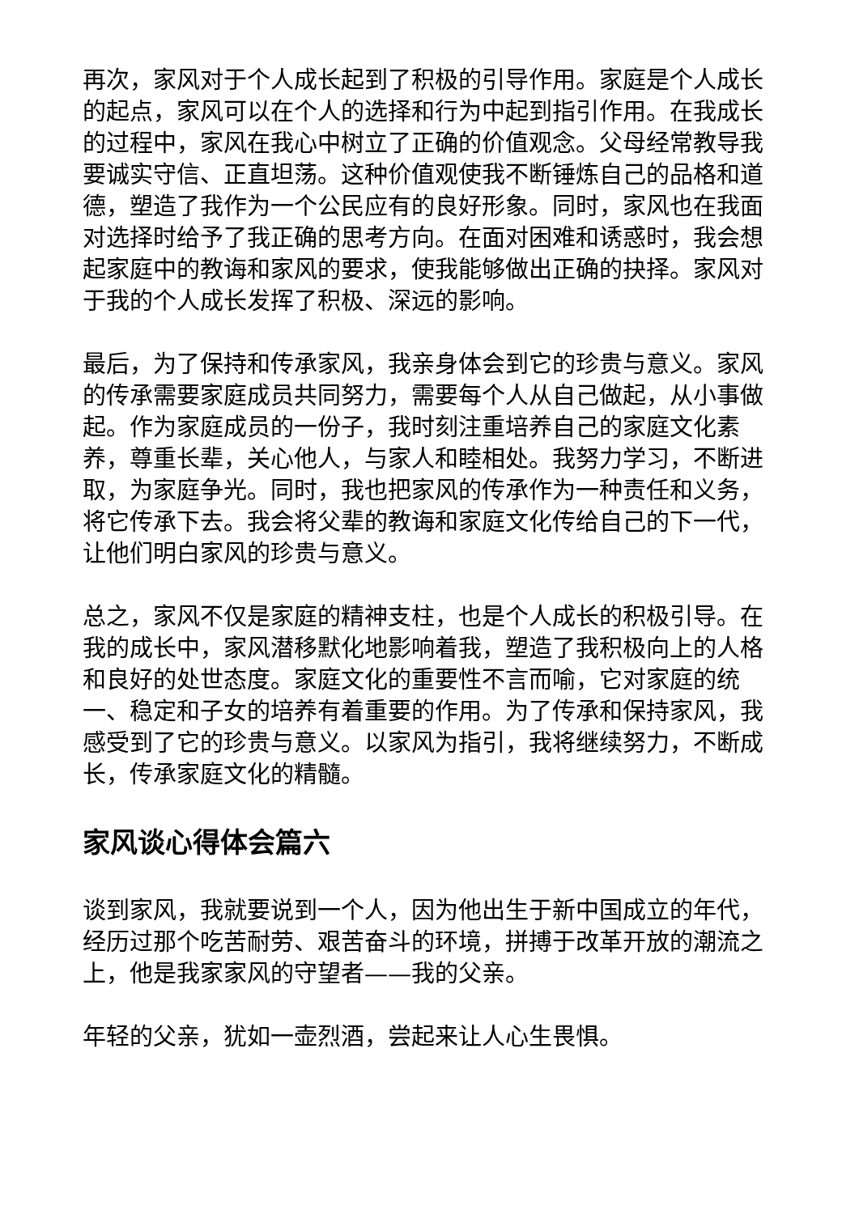再次，家风对于个人成长起到了积极的引导作用。家庭是个人成长的起点，家风可以在个人的选择和行为中起到指引作用。在我成长的过程中，家风在我心中树立了正确的价值观念。父母经常教导我要诚实守信、正直坦荡。这种价值观使我不断锤炼自己的品格和道德，塑造了我作为一个公民应有的良好形象。同时，家风也在我面对选择时给予了我正确的思考方向。在面对困难和诱惑时，我会想起家庭中的教诲和家风的要求，使我能够做出正确的抉择。家风对于我的个人成长发挥了积极、深远的影响。
最后，为了保持和传承家风，我亲身体会到它的珍贵与意义。家风的传承需要家庭成员共同努力，需要每个人从自己做起，从小事做起。作为家庭成员的一份子，我时刻注重培养自己的家庭文化素养，尊重长辈，关心他人，与家人和睦相处。我努力学习，不断进取，为家庭争光。同时，我也把家风的传承作为一种责任和义务，将它传承下去。我会将父辈的教诲和家庭文化传给自己的下一代，让他们明白家风的珍贵与意义。
总之，家风不仅是家庭的精神支柱，也是个人成长的积极引导。在我的成长中，家风潜移默化地影响着我，塑造了我积极向上的人格和良好的处世态度。家庭文化的重要性不言而喻，它对家庭的统一、稳定和子女的培养有着重要的作用。为了传承和保持家风，我感受到了它的珍贵与意义。以家风为指引，我将继续努力，不断成长，传承家庭文化的精髓。
家风谈心得体会篇六
谈到家风，我就要说到一个人，因为他出生于新中国成立的年代，经历过那个吃苦耐劳、艰苦奋斗的环境，拼搏于改革开放的潮流之上，他是我家家风的守望者——我的父亲。
年轻的父亲，犹如一壶烈酒，尝起来让人心生畏惧。